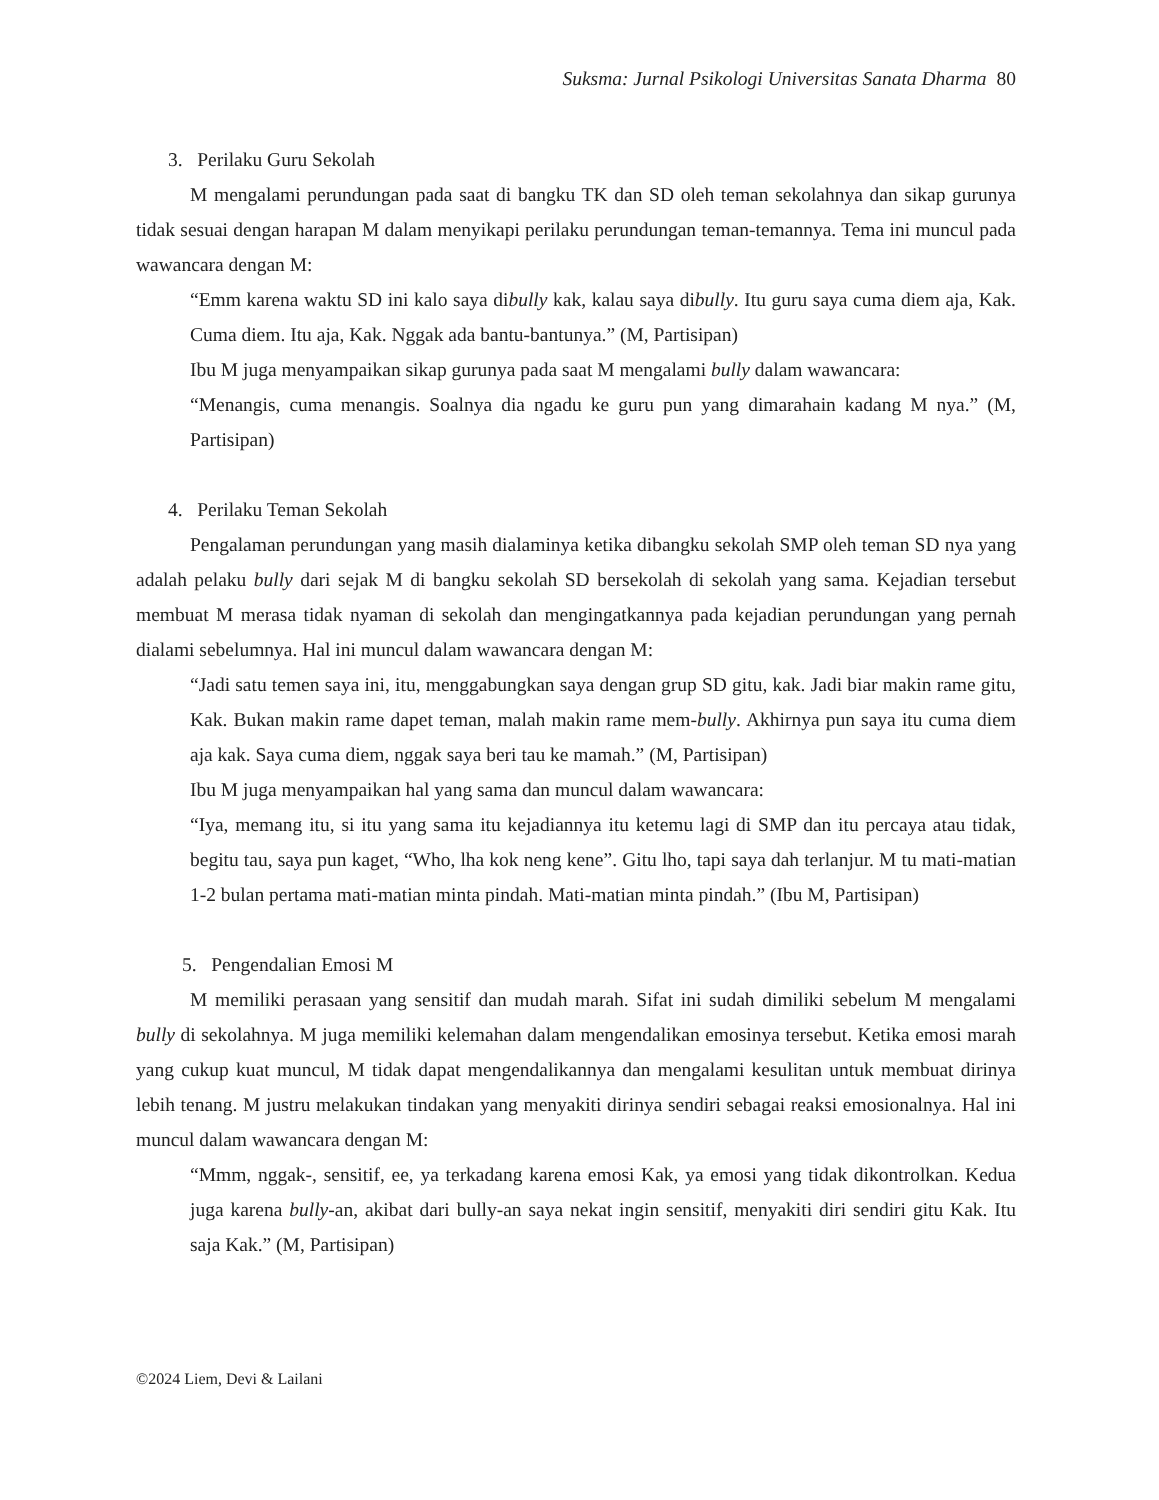Suksma: Jurnal Psikologi Universitas Sanata Dharma 80
3. Perilaku Guru Sekolah
M mengalami perundungan pada saat di bangku TK dan SD oleh teman sekolahnya dan sikap gurunya tidak sesuai dengan harapan M dalam menyikapi perilaku perundungan teman-temannya. Tema ini muncul pada wawancara dengan M:
“Emm karena waktu SD ini kalo saya dibully kak, kalau saya dibully. Itu guru saya cuma diem aja, Kak. Cuma diem. Itu aja, Kak. Nggak ada bantu-bantunya.” (M, Partisipan)
Ibu M juga menyampaikan sikap gurunya pada saat M mengalami bully dalam wawancara:
“Menangis, cuma menangis. Soalnya dia ngadu ke guru pun yang dimarahain kadang M nya.” (M, Partisipan)
4. Perilaku Teman Sekolah
Pengalaman perundungan yang masih dialaminya ketika dibangku sekolah SMP oleh teman SD nya yang adalah pelaku bully dari sejak M di bangku sekolah SD bersekolah di sekolah yang sama. Kejadian tersebut membuat M merasa tidak nyaman di sekolah dan mengingatkannya pada kejadian perundungan yang pernah dialami sebelumnya. Hal ini muncul dalam wawancara dengan M:
“Jadi satu temen saya ini, itu, menggabungkan saya dengan grup SD gitu, kak. Jadi biar makin rame gitu, Kak. Bukan makin rame dapet teman, malah makin rame mem-bully. Akhirnya pun saya itu cuma diem aja kak. Saya cuma diem, nggak saya beri tau ke mamah.” (M, Partisipan)
Ibu M juga menyampaikan hal yang sama dan muncul dalam wawancara:
“Iya, memang itu, si itu yang sama itu kejadiannya itu ketemu lagi di SMP dan itu percaya atau tidak, begitu tau, saya pun kaget, “Who, lha kok neng kene”. Gitu lho, tapi saya dah terlanjur. M tu mati-matian 1-2 bulan pertama mati-matian minta pindah. Mati-matian minta pindah.” (Ibu M, Partisipan)
5. Pengendalian Emosi M
M memiliki perasaan yang sensitif dan mudah marah. Sifat ini sudah dimiliki sebelum M mengalami bully di sekolahnya. M juga memiliki kelemahan dalam mengendalikan emosinya tersebut. Ketika emosi marah yang cukup kuat muncul, M tidak dapat mengendalikannya dan mengalami kesulitan untuk membuat dirinya lebih tenang. M justru melakukan tindakan yang menyakiti dirinya sendiri sebagai reaksi emosionalnya. Hal ini muncul dalam wawancara dengan M:
“Mmm, nggak-, sensitif, ee, ya terkadang karena emosi Kak, ya emosi yang tidak dikontrolkan. Kedua juga karena bully-an, akibat dari bully-an saya nekat ingin sensitif, menyakiti diri sendiri gitu Kak. Itu saja Kak.” (M, Partisipan)
©2024 Liem, Devi & Lailani